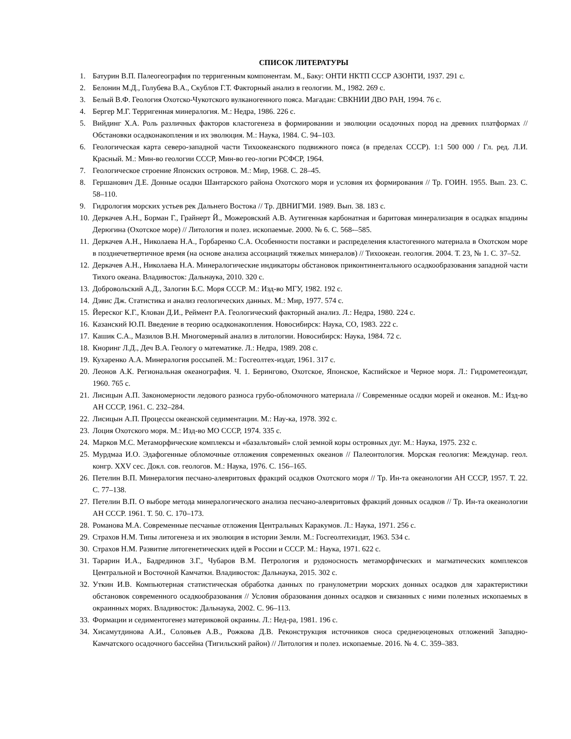СПИСОК ЛИТЕРАТУРЫ
1. Батурин В.П. Палеогеография по терригенным компонентам. М., Баку: ОНТИ НКТП СССР АЗОНТИ, 1937. 291 с.
2. Белонин М.Д., Голубева В.А., Скублов Г.Т. Факторный анализ в геологии. М., 1982. 269 с.
3. Белый В.Ф. Геология Охотско-Чукотского вулканогенного пояса. Магадан: СВКНИИ ДВО РАН, 1994. 76 с.
4. Бергер М.Г. Терригенная минералогия. М.: Недра, 1986. 226 с.
5. Вийдинг Х.А. Роль различных факторов кластогенеза в формировании и эволюции осадочных пород на древних платформах // Обстановки осадконакопления и их эволюция. М.: Наука, 1984. С. 94–103.
6. Геологическая карта северо-западной части Тихоокеанского подвижного пояса (в пределах СССР). 1:1 500 000 / Гл. ред. Л.И. Красный. М.: Мин-во геологии СССР, Мин-во гео-логии РСФСР, 1964.
7. Геологическое строение Японских островов. М.: Мир, 1968. С. 28–45.
8. Гершанович Д.Е. Донные осадки Шантарского района Охотского моря и условия их формирования // Тр. ГОИН. 1955. Вып. 23. С. 58–110.
9. Гидрология морских устьев рек Дальнего Востока // Тр. ДВНИГМИ. 1989. Вып. 38. 183 с.
10. Деркачев А.Н., Борман Г., Грайнерт Й., Можеровский А.В. Аутигенная карбонатная и баритовая минерализация в осадках впадины Дерюгина (Охотское море) // Литология и полез. ископаемые. 2000. № 6. С. 568-–585.
11. Деркачев А.Н., Николаева Н.А., Горбаренко С.А. Особенности поставки и распределения кластогенного материала в Охотском море в позднечетвертичное время (на основе анализа ассоциаций тяжелых минералов) // Тихоокеан. геология. 2004. Т. 23, № 1. С. 37–52.
12. Деркачев А.Н., Николаева Н.А. Минералогические индикаторы обстановок приконтинентального осадкообразования западной части Тихого океана. Владивосток: Дальнаука, 2010. 320 с.
13. Добровольский А.Д., Залогин Б.С. Моря СССР. М.: Изд-во МГУ, 1982. 192 с.
14. Дэвис Дж. Статистика и анализ геологических данных. М.: Мир, 1977. 574 с.
15. Йереског К.Г., Клован Д.И., Реймент Р.А. Геологический факторный анализ. Л.: Недра, 1980. 224 с.
16. Казанский Ю.П. Введение в теорию осадконакопления. Новосибирск: Наука, СО, 1983. 222 с.
17. Кашик С.А., Мазилов В.Н. Многомерный анализ в литологии. Новосибирск: Наука, 1984. 72 с.
18. Кноринг Л.Д., Деч В.А. Геологу о математике. Л.: Недра, 1989. 208 с.
19. Кухаренко А.А. Минералогия россыпей. М.: Госгеолтех-издат, 1961. 317 с.
20. Леонов А.К. Региональная океанография. Ч. 1. Берингово, Охотское, Японское, Каспийское и Черное моря. Л.: Гидрометеоиздат, 1960. 765 с.
21. Лисицын А.П. Закономерности ледового разноса грубо-обломочного материала // Современные осадки морей и океанов. М.: Изд-во АН СССР, 1961. С. 232–284.
22. Лисицын А.П. Процессы океанской седиментации. М.: Нау-ка, 1978. 392 с.
23. Лоция Охотского моря. М.: Изд-во МО СССР, 1974. 335 с.
24. Марков М.С. Метаморфические комплексы и «базальтовый» слой земной коры островных дуг. М.: Наука, 1975. 232 с.
25. Мурдмаа И.О. Эдафогенные обломочные отложения современных океанов // Палеонтология. Морская геология: Междунар. геол. конгр. XXV сес. Докл. сов. геологов. М.: Наука, 1976. С. 156–165.
26. Петелин В.П. Минералогия песчано-алевритовых фракций осадков Охотского моря // Тр. Ин-та океанологии АН СССР, 1957. Т. 22. С. 77–138.
27. Петелин В.П. О выборе метода минералогического анализа песчано-алевритовых фракций донных осадков // Тр. Ин-та океанологии АН СССР. 1961. Т. 50. С. 170–173.
28. Романова М.А. Современные песчаные отложения Центральных Каракумов. Л.: Наука, 1971. 256 с.
29. Страхов Н.М. Типы литогенеза и их эволюция в истории Земли. М.: Госгеолтехиздат, 1963. 534 с.
30. Страхов Н.М. Развитие литогенетических идей в России и СССР. М.: Наука, 1971. 622 с.
31. Тарарин И.А., Бадрединов З.Г., Чубаров В.М. Петрология и рудоносность метаморфических и магматических комплексов Центральной и Восточной Камчатки. Владивосток: Дальнаука, 2015. 302 с.
32. Уткин И.В. Компьютерная статистическая обработка данных по гранулометрии морских донных осадков для характеристики обстановок современного осадкообразования // Условия образования донных осадков и связанных с ними полезных ископаемых в окраинных морях. Владивосток: Дальнаука, 2002. С. 96–113.
33. Формации и седиментогенез материковой окраины. Л.: Нед-ра, 1981. 196 с.
34. Хисамутдинова А.И., Соловьев А.В., Рожкова Д.В. Реконструкция источников сноса среднеэоценовых отложений Западно-Камчатского осадочного бассейна (Тигильский район) // Литология и полез. ископаемые. 2016. № 4. С. 359–383.